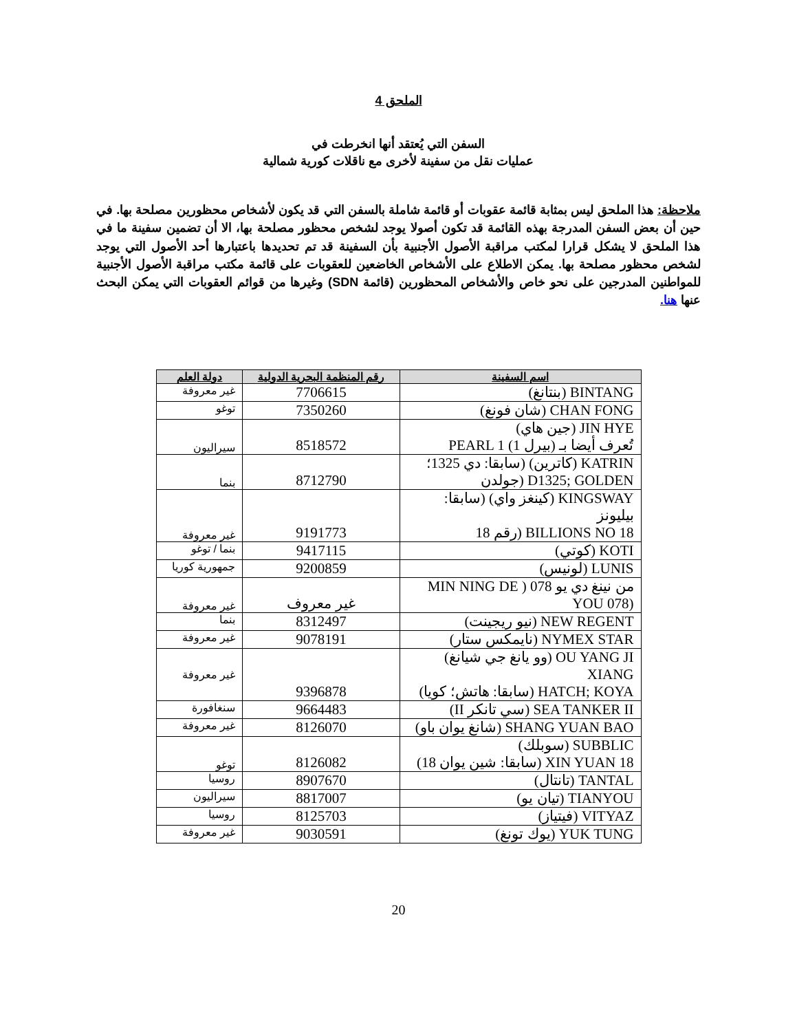الملحق 4
السفن التي يُعتقد أنها انخرطت في
عمليات نقل من سفينة لأخرى مع ناقلات كورية شمالية
ملاحظة: هذا الملحق ليس بمثابة قائمة عقوبات أو قائمة شاملة بالسفن التي قد يكون لأشخاص محظورين مصلحة بها. في حين أن بعض السفن المدرجة بهذه القائمة قد تكون أصولا يوجد لشخص محظور مصلحة بها، الا أن تضمين سفينة ما في هذا الملحق لا يشكل قرارا لمكتب مراقبة الأصول الأجنبية بأن السفينة قد تم تحديدها باعتبارها أحد الأصول التي يوجد لشخص محظور مصلحة بها. يمكن الاطلاع على الأشخاص الخاضعين للعقوبات على قائمة مكتب مراقبة الأصول الأجنبية للمواطنين المدرجين على نحو خاص والأشخاص المحظورين (قائمة SDN) وغيرها من قوائم العقوبات التي يمكن البحث عنها هنا.
| اسم السفينة | رقم المنظمة البحرية الدولية | دولة العلم |
| --- | --- | --- |
| BINTANG (بنتانغ) | 7706615 | غير معروفة |
| CHAN FONG (شان فونغ) | 7350260 | توغو |
| JIN HYE (جين هاي) تُعرف أيضا بـ (بيرل 1) PEARL 1 | 8518572 | سيراليون |
| KATRIN (كاترين) (سابقا: دي 1325؛ D1325; GOLDEN (جولدن | 8712790 | بنما |
| KINGSWAY (كينغز واي) (سابقا: بيليونز BILLIONS NO 18 (رقم 18 | 9191773 | غير معروفة |
| KOTI (كوتي) | 9417115 | بنما / توغو |
| LUNIS (لونيس) | 9200859 | جمهورية كوريا |
| من نينغ دي يو 078 ( MIN NING DE (YOU 078 | غير معروف | غير معروفة |
| NEW REGENT (نيو ريجينت) | 8312497 | بنما |
| NYMEX STAR (نايمكس ستار) | 9078191 | غير معروفة |
| OU YANG JI (وو يانغ جي شيانغ) XIANG HATCH; KOYA (سابقا: هاتش؛ كويا) | 9396878 | غير معروفة |
| SEA TANKER II (سي تانكر II) | 9664483 | سنغافورة |
| SHANG YUAN BAO (شانغ يوان باو) | 8126070 | غير معروفة |
| SUBBLIC (سوبلك) XIN YUAN 18 (سابقا: شين يوان 18) | 8126082 | توغو |
| TANTAL (تانتال) | 8907670 | روسيا |
| TIANYOU (تيان يو) | 8817007 | سيراليون |
| VITYAZ (فيتياز) | 8125703 | روسيا |
| YUK TUNG (يوك تونغ) | 9030591 | غير معروفة |
20